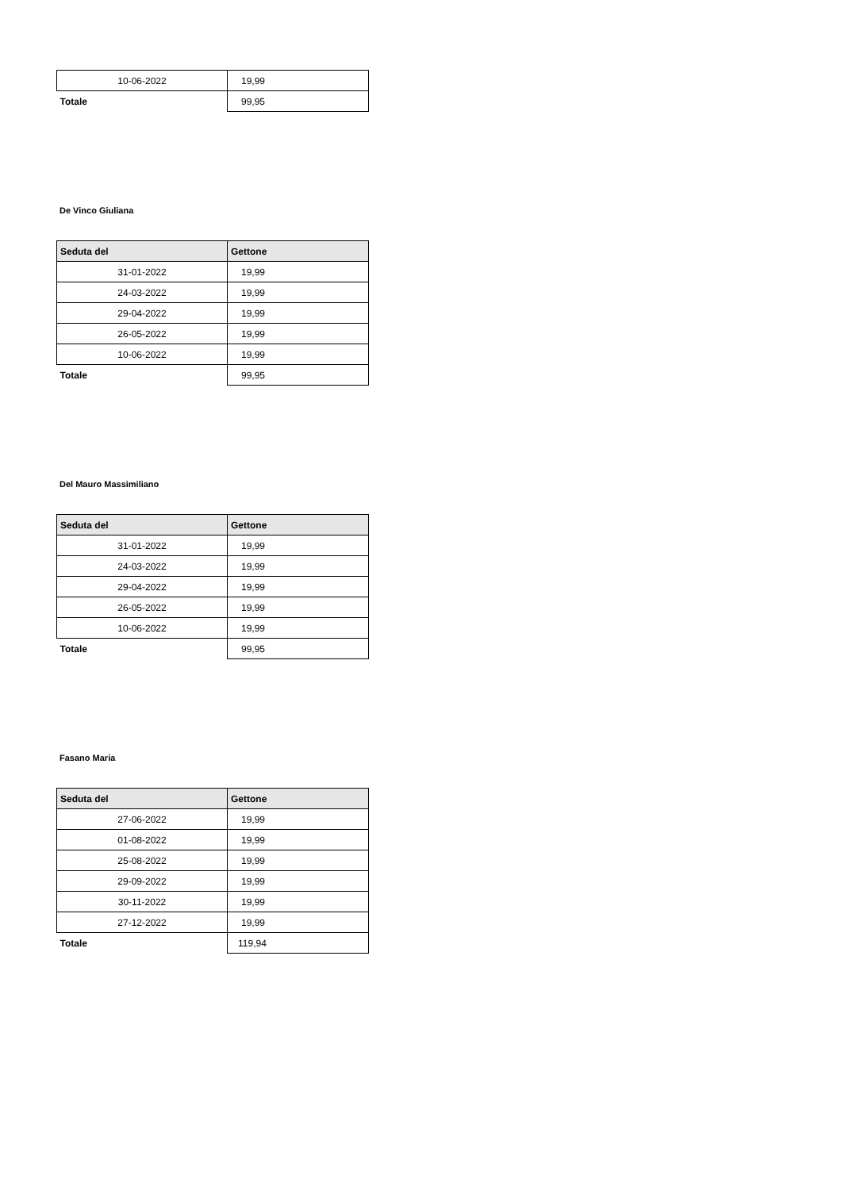| 10-06-2022 | 19,99 |
| Totale | 99,95 |
De Vinco Giuliana
| Seduta del | Gettone |
| --- | --- |
| 31-01-2022 | 19,99 |
| 24-03-2022 | 19,99 |
| 29-04-2022 | 19,99 |
| 26-05-2022 | 19,99 |
| 10-06-2022 | 19,99 |
| Totale | 99,95 |
Del Mauro Massimiliano
| Seduta del | Gettone |
| --- | --- |
| 31-01-2022 | 19,99 |
| 24-03-2022 | 19,99 |
| 29-04-2022 | 19,99 |
| 26-05-2022 | 19,99 |
| 10-06-2022 | 19,99 |
| Totale | 99,95 |
Fasano Maria
| Seduta del | Gettone |
| --- | --- |
| 27-06-2022 | 19,99 |
| 01-08-2022 | 19,99 |
| 25-08-2022 | 19,99 |
| 29-09-2022 | 19,99 |
| 30-11-2022 | 19,99 |
| 27-12-2022 | 19,99 |
| Totale | 119,94 |